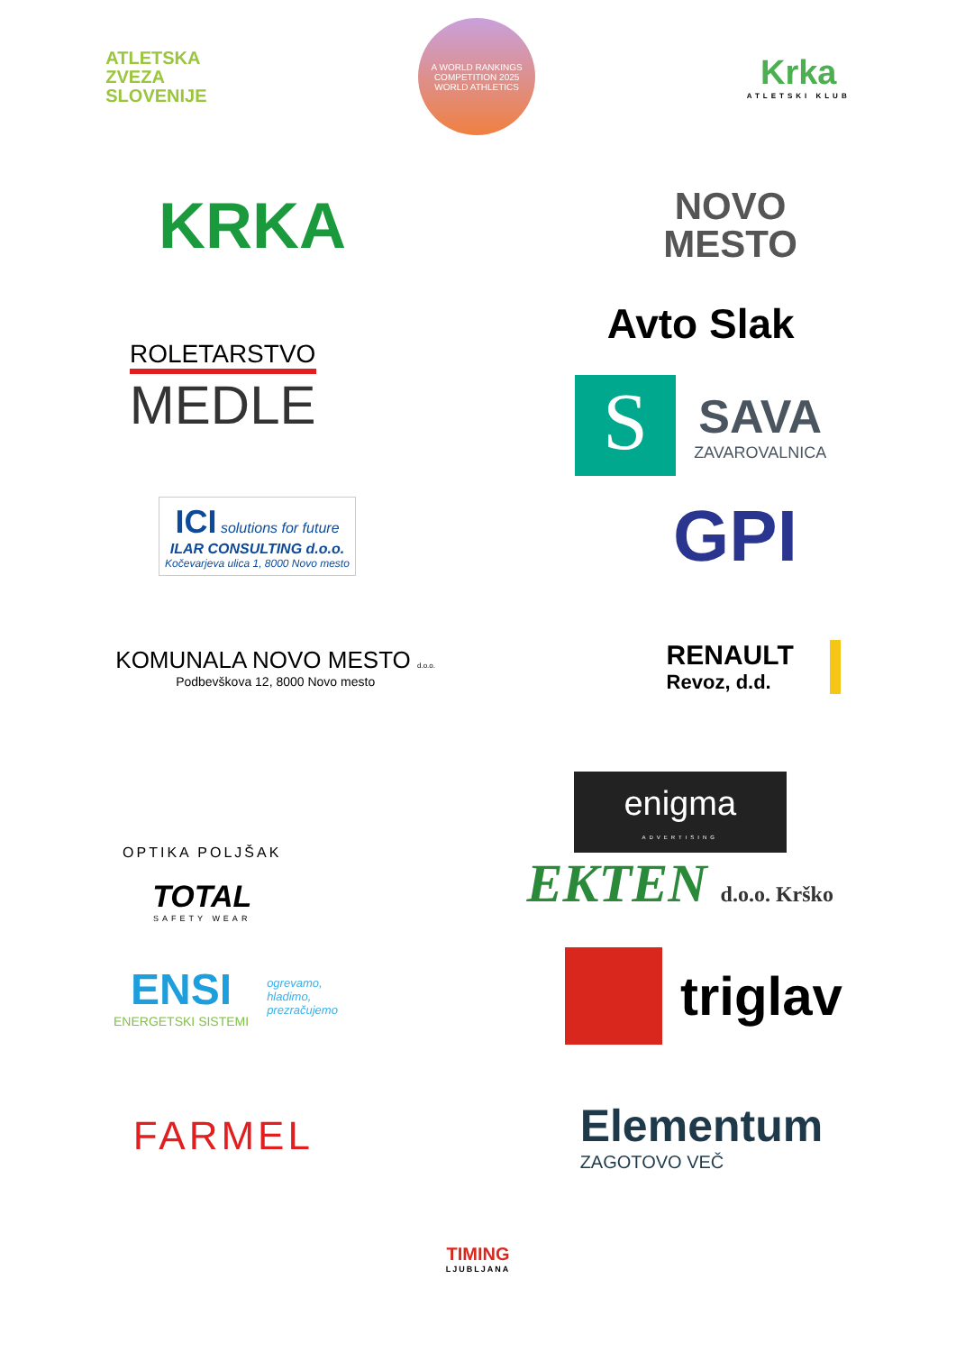ATLETSKA
ZVEZA
SLOVENIJE
A WORLD RANKINGS COMPETITION 2025
WORLD ATHLETICS
Krka
ATLETSKI KLUB
KRKA
NOVO
MESTO
ROLETARSTVO
MEDLE
Avto Slak
S
SAVA
ZAVAROVALNICA
ICI solutions for future
ILAR CONSULTING d.o.o.
Kočevarjeva ulica 1, 8000 Novo mesto
GPI
KOMUNALA NOVO MESTO d.o.o.
Podbevškova 12, 8000 Novo mesto
RENAULT
Revoz, d.d.
OPTIKA POLJŠAK
TOTAL
SAFETY WEAR
enigma
ADVERTISING
EKTEN d.o.o. Krško
ENSI
ENERGETSKI SISTEMI
ogrevamo,
hladimo,
prezračujemo
triglav
FARMEL
Elementum
ZAGOTOVO VEČ
TIMING
LJUBLJANA